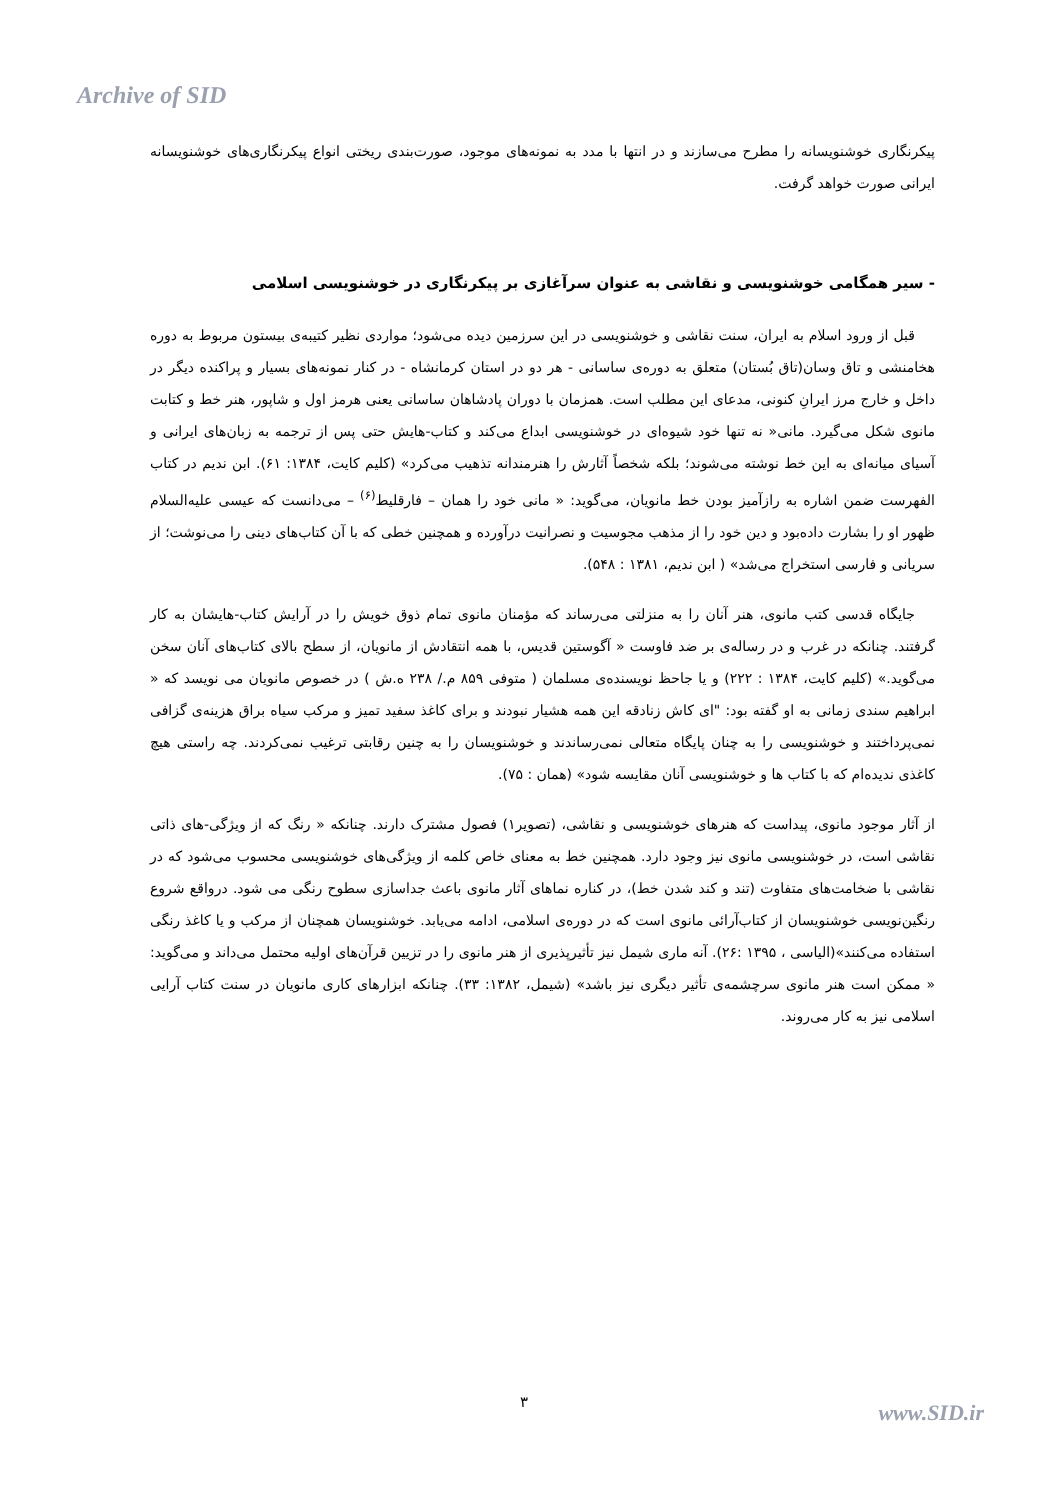Archive of SID
پیکرنگاری خوشنویسانه را مطرح می‌سازند و در انتها با مدد به نمونه‌های موجود، صورت‌بندی ریختی انواع پیکرنگاری‌های خوشنویسانه ایرانی صورت خواهد گرفت.
- سیر همگامی خوشنویسی و نقاشی به عنوان سرآغازی بر پیکرنگاری در خوشنویسی اسلامی
قبل از ورود اسلام به ایران، سنت نقاشی و خوشنویسی در این سرزمین دیده می‌شود؛ مواردی نظیر کتیبه‌ی بیستون مربوط به دوره هخامنشی و تاق وسان(تاق بُستان) متعلق به دوره‌ی ساسانی - هر دو در استان کرمانشاه - در کنار نمونه‌های بسیار و پراکنده دیگر در داخل و خارج مرز ایرانِ کنونی، مدعای این مطلب است. همزمان با دوران پادشاهان ساسانی یعنی هرمز اول و شاپور، هنر خط و کتابت مانوی شکل می‌گیرد. مانی« نه تنها خود شیوه‌ای در خوشنویسی ابداع می‌کند و کتاب-هایش حتی پس از ترجمه به زبان‌های ایرانی و آسیای میانه‌ای به این خط نوشته می‌شوند؛ بلکه شخصاً آثارش را هنرمندانه تذهیب می‌کرد» (کلیم کایت، ۱۳۸۴: ۶۱). ابن ندیم در کتاب الفهرست ضمن اشاره به رازآمیز بودن خط مانویان، می‌گوید: « مانی خود را همان – فارقلیط<sup>(۶)</sup> – می‌دانست که عیسی علیه‌السلام ظهور او را بشارت داده‌بود و دین خود را از مذهب مجوسیت و نصرانیت درآورده و همچنین خطی که با آن کتاب‌های دینی را می‌نوشت؛ از سریانی و فارسی استخراج می‌شد» ( ابن ندیم، ۱۳۸۱ : ۵۴۸).
جایگاه قدسی کتب مانوی، هنر آنان را به منزلتی می‌رساند که مؤمنان مانوی تمام ذوق خویش را در آرایش کتاب-هایشان به کار گرفتند. چنانکه در غرب و در رساله‌ی بر ضد فاوست « آگوستین قدیس، با همه انتقادش از مانویان، از سطح بالای کتاب‌های آنان سخن می‌گوید.» (کلیم کایت، ۱۳۸۴ : ۲۲۲) و یا جاحظ نویسنده‌ی مسلمان ( متوفی ۸۵۹ م./ ۲۳۸ ه.ش ) در خصوص مانویان می نویسد که « ابراهیم سندی زمانی به او گفته بود: "ای کاش زنادقه این همه هشیار نبودند و برای کاغذ سفید تمیز و مرکب سیاه براق هزینه‌ی گزافی نمی‌پرداختند و خوشنویسی را به چنان پایگاه متعالی نمی‌رساندند و خوشنویسان را به چنین رقابتی ترغیب نمی‌کردند. چه راستی هیچ کاغذی ندیده‌ام که با کتاب ها و خوشنویسی آنان مقایسه شود» (همان : ۷۵).
از آثار موجود مانوی، پیداست که هنرهای خوشنویسی و نقاشی، (تصویر۱) فصول مشترک دارند. چنانکه « رنگ که از ویژگی-های ذاتی نقاشی است، در خوشنویسی مانوی نیز وجود دارد. همچنین خط به معنای خاص کلمه از ویژگی‌های خوشنویسی محسوب می‌شود که در نقاشی با ضخامت‌های متفاوت (تند و کند شدن خط)، در کناره نماهای آثار مانوی باعث جداسازی سطوح رنگی می شود. درواقع شروع رنگین‌نویسی خوشنویسان از کتاب‌آرائی مانوی است که در دوره‌ی اسلامی، ادامه می‌یابد. خوشنویسان همچنان از مرکب و یا کاغذ رنگی استفاده می‌کنند»(الیاسی ، ۱۳۹۵ :۲۶). آنه ماری شیمل نیز تأثیرپذیری از هنر مانوی را در تزیین قرآن‌های اولیه محتمل می‌داند و می‌گوید: « ممکن است هنر مانوی سرچشمه‌ی تأثیر دیگری نیز باشد» (شیمل، ۱۳۸۲: ۳۳). چنانکه ابزارهای کاری مانویان در سنت کتاب آرایی اسلامی نیز به کار می‌روند.
۳ www.SID.ir